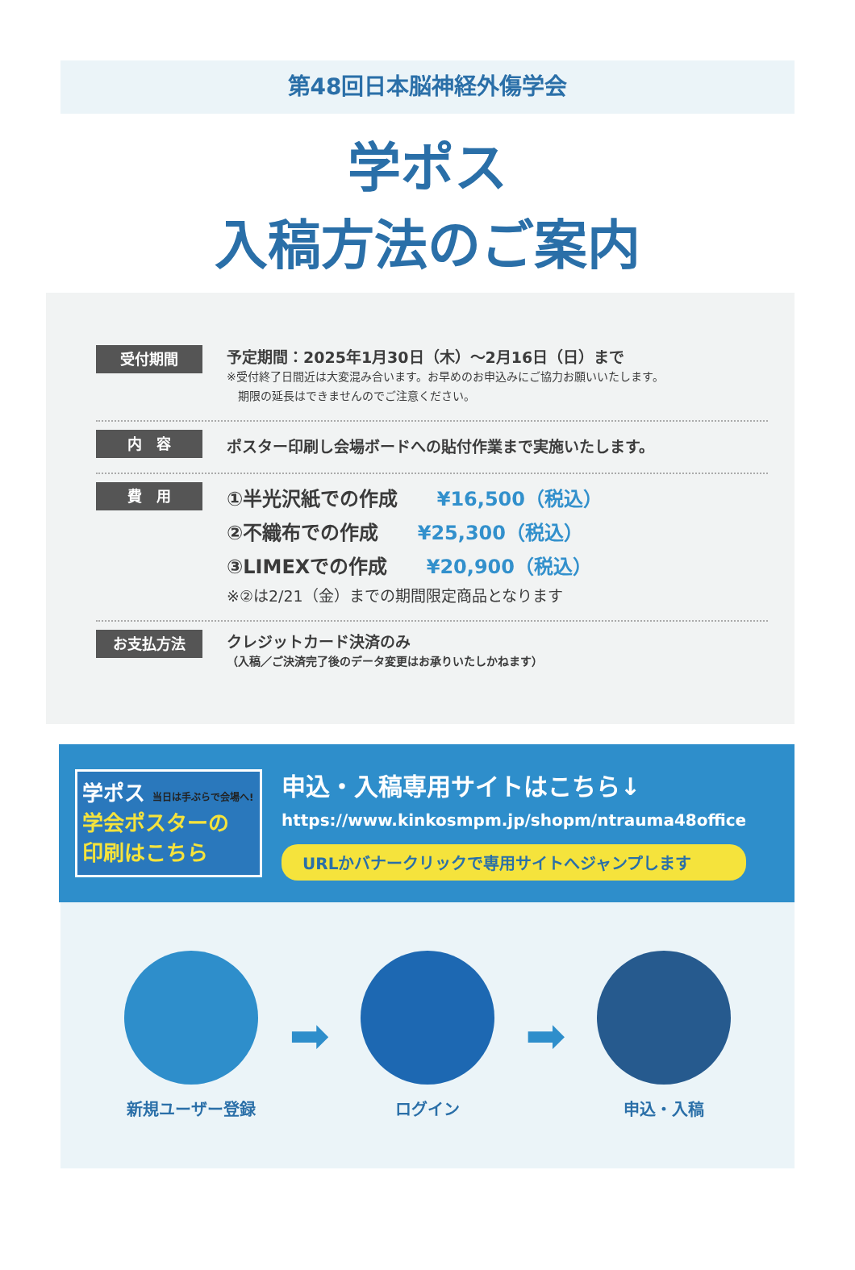第48回日本脳神経外傷学会
学ポス
入稿方法のご案内
受付期間
予定期間：2025年1月30日（木）～2月16日（日）まで
※受付終了日間近は大変混み合います。お早めのお申込みにご協力お願いいたします。
　期限の延長はできませんのでご注意ください。
内　容
ポスター印刷し会場ボードへの貼付作業まで実施いたします。
費　用
①半光沢紙での作成 ¥16,500（税込）
②不織布での作成 ¥25,300（税込）
③LIMEXでの作成 ¥20,900（税込）
※②は2/21（金）までの期間限定商品となります
お支払方法
クレジットカード決済のみ
（入稿／ご決済完了後のデータ変更はお承りいたしかねます）
学ポス 当日は手ぶらで会場へ!
学会ポスターの
印刷はこちら
申込・入稿専用サイトはこちら↓
https://www.kinkosmpm.jp/shopm/ntrauma48office
URLかバナークリックで専用サイトへジャンプします
新規ユーザー登録
➡
ログイン
➡
申込・入稿